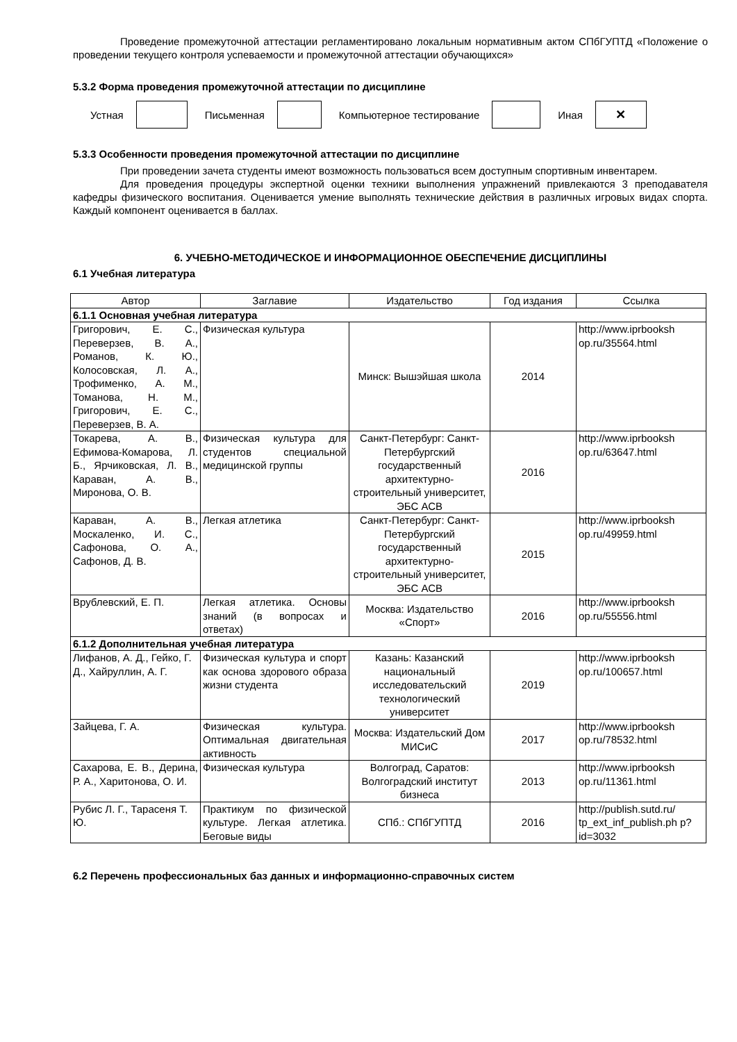Проведение промежуточной аттестации регламентировано локальным нормативным актом СПбГУПТД «Положение о проведении текущего контроля успеваемости и промежуточной аттестации обучающихся»
5.3.2 Форма проведения промежуточной аттестации по дисциплине
Устная Письменная Компьютерное тестирование Иная
✕
5.3.3 Особенности проведения промежуточной аттестации по дисциплине
При проведении зачета студенты имеют возможность пользоваться всем доступным спортивным инвентарем.
Для проведения процедуры экспертной оценки техники выполнения упражнений привлекаются 3 преподавателя кафедры физического воспитания. Оценивается умение выполнять технические действия в различных игровых видах спорта. Каждый компонент оценивается в баллах.
6. УЧЕБНО-МЕТОДИЧЕСКОЕ И ИНФОРМАЦИОННОЕ ОБЕСПЕЧЕНИЕ ДИСЦИПЛИНЫ
6.1 Учебная литература
| Автор | Заглавие | Издательство | Год издания | Ссылка |
| --- | --- | --- | --- | --- |
| 6.1.1 Основная учебная литература | | | | |
| Григорович, Е. С., Переверзев, В. А., Романов, К. Ю., Колосовская, Л. А., Трофименко, А. М., Томанова, Н. М., Григорович, Е. С., Переверзев, В. А. | Физическая культура | Минск: Вышэйшая школа | 2014 | http://www.iprbooksh op.ru/35564.html |
| Токарева, А. В., Ефимова-Комарова, Л. Б., Ярчиковская, Л. В., Караван, А. В., Миронова, О. В. | Физическая культура для студентов специальной медицинской группы | Санкт-Петербург: Санкт-Петербургский государственный архитектурно-строительный университет, ЭБС АСВ | 2016 | http://www.iprbooksh op.ru/63647.html |
| Караван, А. В., Москаленко, И. С., Сафонова, О. А., Сафонов, Д. В. | Легкая атлетика | Санкт-Петербург: Санкт-Петербургский государственный архитектурно-строительный университет, ЭБС АСВ | 2015 | http://www.iprbooksh op.ru/49959.html |
| Врублевский, Е. П. | Легкая атлетика. Основы знаний (в вопросах и ответах) | Москва: Издательство «Спорт» | 2016 | http://www.iprbooksh op.ru/55556.html |
| 6.1.2 Дополнительная учебная литература | | | | |
| Лифанов, А. Д., Гейко, Г. Д., Хайруллин, А. Г. | Физическая культура и спорт как основа здорового образа жизни студента | Казань: Казанский национальный исследовательский технологический университет | 2019 | http://www.iprbooksh op.ru/100657.html |
| Зайцева, Г. А. | Физическая культура. Оптимальная двигательная активность | Москва: Издательский Дом МИСиС | 2017 | http://www.iprbooksh op.ru/78532.html |
| Сахарова, Е. В., Дерина, Р. А., Харитонова, О. И. | Физическая культура | Волгоград, Саратов: Волгоградский институт бизнеса | 2013 | http://www.iprbooksh op.ru/11361.html |
| Рубис Л. Г., Тарасеня Т. Ю. | Практикум по физической культуре. Легкая атлетика. Беговые виды | СПб.: СПбГУПТД | 2016 | http://publish.sutd.ru/ tp_ext_inf_publish.ph p?id=3032 |
6.2 Перечень профессиональных баз данных и информационно-справочных систем